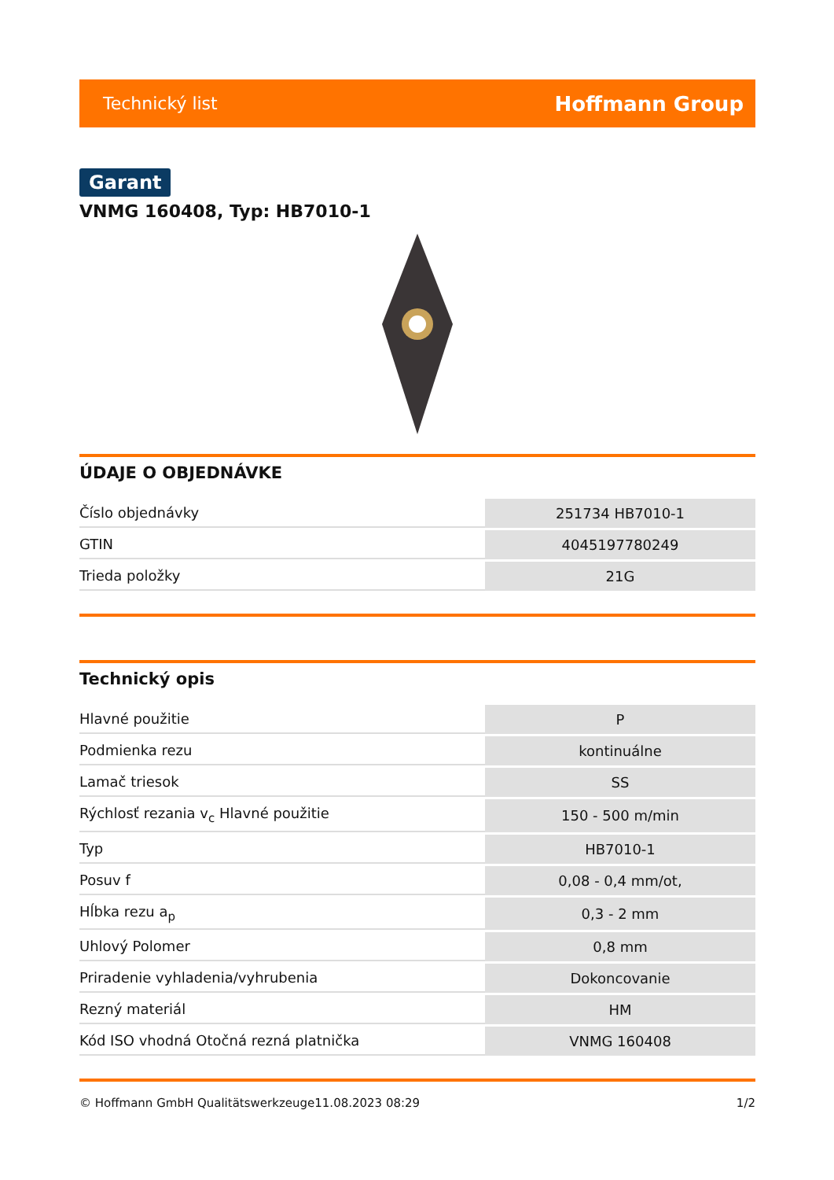Technický list Hoffmann Group
Garant
VNMG 160408, Typ: HB7010-1
ÚDAJE O OBJEDNÁVKE
| Číslo objednávky | 251734 HB7010-1 |
| GTIN | 4045197780249 |
| Trieda položky | 21G |
Technický opis
| Hlavné použitie | P |
| Podmienka rezu | kontinuálne |
| Lamač triesok | SS |
| Rýchlosť rezania v<sub>c</sub> Hlavné použitie | 150 - 500 m/min |
| Typ | HB7010-1 |
| Posuv f | 0,08 - 0,4 mm/ot, |
| Hĺbka rezu a<sub>p</sub> | 0,3 - 2 mm |
| Uhlový Polomer | 0,8 mm |
| Priradenie vyhladenia/vyhrubenia | Dokoncovanie |
| Rezný materiál | HM |
| Kód ISO vhodná Otočná rezná platnička | VNMG 160408 |
© Hoffmann GmbH Qualitätswerkzeuge 11.08.2023 08:29 1/2